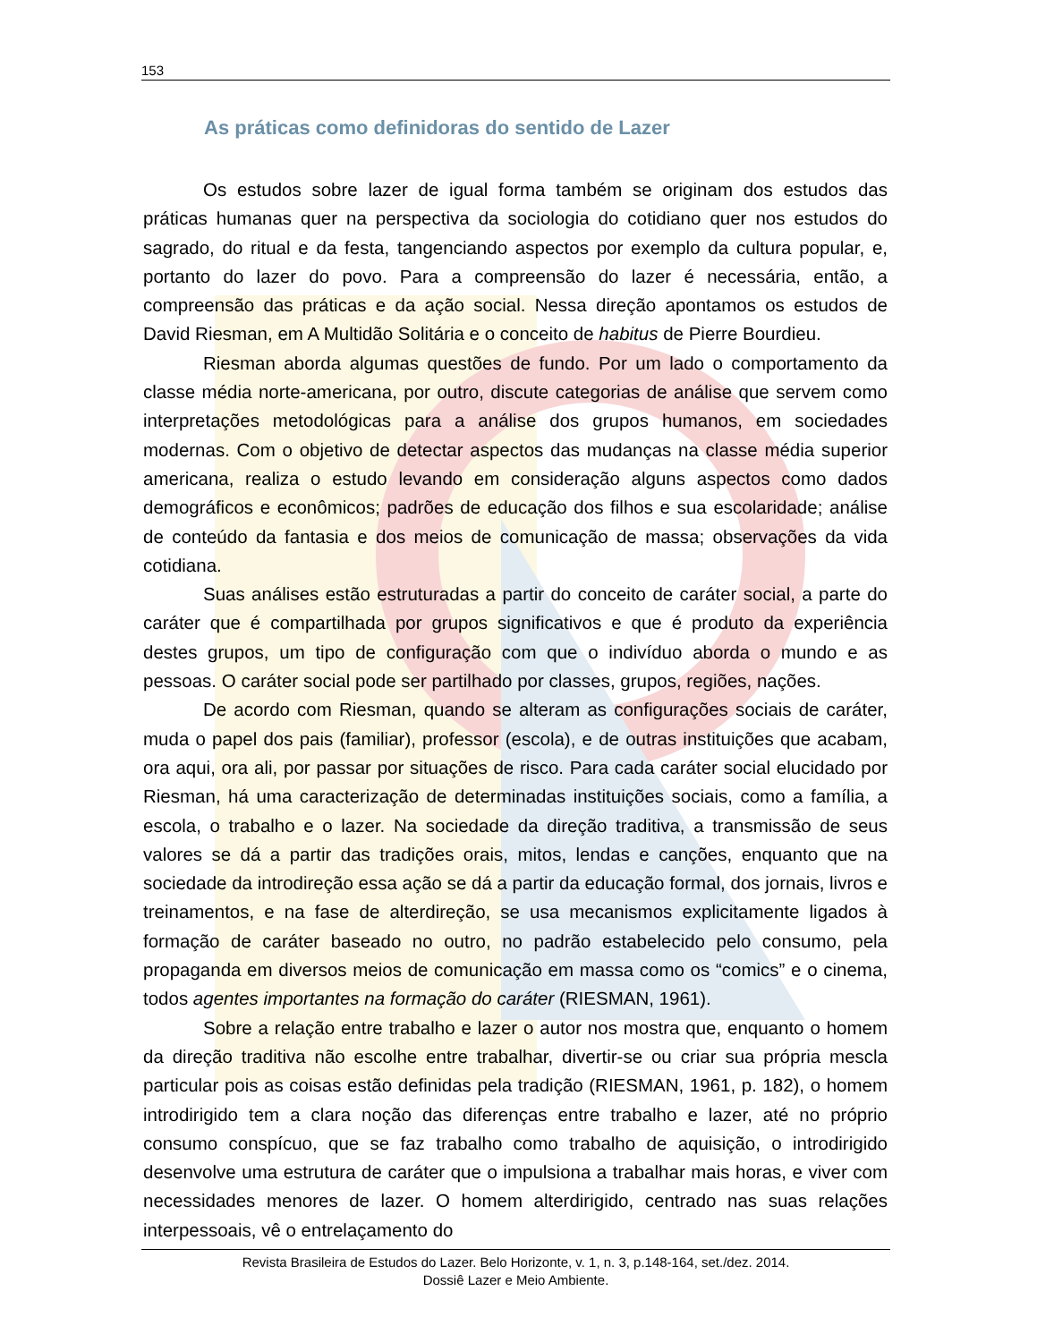153
As práticas como definidoras do sentido de Lazer
Os estudos sobre lazer de igual forma também se originam dos estudos das práticas humanas quer na perspectiva da sociologia do cotidiano quer nos estudos do sagrado, do ritual e da festa, tangenciando aspectos por exemplo da cultura popular, e, portanto do lazer do povo. Para a compreensão do lazer é necessária, então, a compreensão das práticas e da ação social. Nessa direção apontamos os estudos de David Riesman, em A Multidão Solitária e o conceito de habitus de Pierre Bourdieu.
Riesman aborda algumas questões de fundo. Por um lado o comportamento da classe média norte-americana, por outro, discute categorias de análise que servem como interpretações metodológicas para a análise dos grupos humanos, em sociedades modernas. Com o objetivo de detectar aspectos das mudanças na classe média superior americana, realiza o estudo levando em consideração alguns aspectos como dados demográficos e econômicos; padrões de educação dos filhos e sua escolaridade; análise de conteúdo da fantasia e dos meios de comunicação de massa; observações da vida cotidiana.
Suas análises estão estruturadas a partir do conceito de caráter social, a parte do caráter que é compartilhada por grupos significativos e que é produto da experiência destes grupos, um tipo de configuração com que o indivíduo aborda o mundo e as pessoas. O caráter social pode ser partilhado por classes, grupos, regiões, nações.
De acordo com Riesman, quando se alteram as configurações sociais de caráter, muda o papel dos pais (familiar), professor (escola), e de outras instituições que acabam, ora aqui, ora ali, por passar por situações de risco. Para cada caráter social elucidado por Riesman, há uma caracterização de determinadas instituições sociais, como a família, a escola, o trabalho e o lazer. Na sociedade da direção traditiva, a transmissão de seus valores se dá a partir das tradições orais, mitos, lendas e canções, enquanto que na sociedade da introdireção essa ação se dá a partir da educação formal, dos jornais, livros e treinamentos, e na fase de alterdireção, se usa mecanismos explicitamente ligados à formação de caráter baseado no outro, no padrão estabelecido pelo consumo, pela propaganda em diversos meios de comunicação em massa como os “comics” e o cinema, todos agentes importantes na formação do caráter (RIESMAN, 1961).
Sobre a relação entre trabalho e lazer o autor nos mostra que, enquanto o homem da direção traditiva não escolhe entre trabalhar, divertir-se ou criar sua própria mescla particular pois as coisas estão definidas pela tradição (RIESMAN, 1961, p. 182), o homem introdirigido tem a clara noção das diferenças entre trabalho e lazer, até no próprio consumo conspícuo, que se faz trabalho como trabalho de aquisição, o introdirigido desenvolve uma estrutura de caráter que o impulsiona a trabalhar mais horas, e viver com necessidades menores de lazer. O homem alterdirigido, centrado nas suas relações interpessoais, vê o entrelaçamento do
Revista Brasileira de Estudos do Lazer. Belo Horizonte, v. 1, n. 3, p.148-164, set./dez. 2014.
Dossiê Lazer e Meio Ambiente.